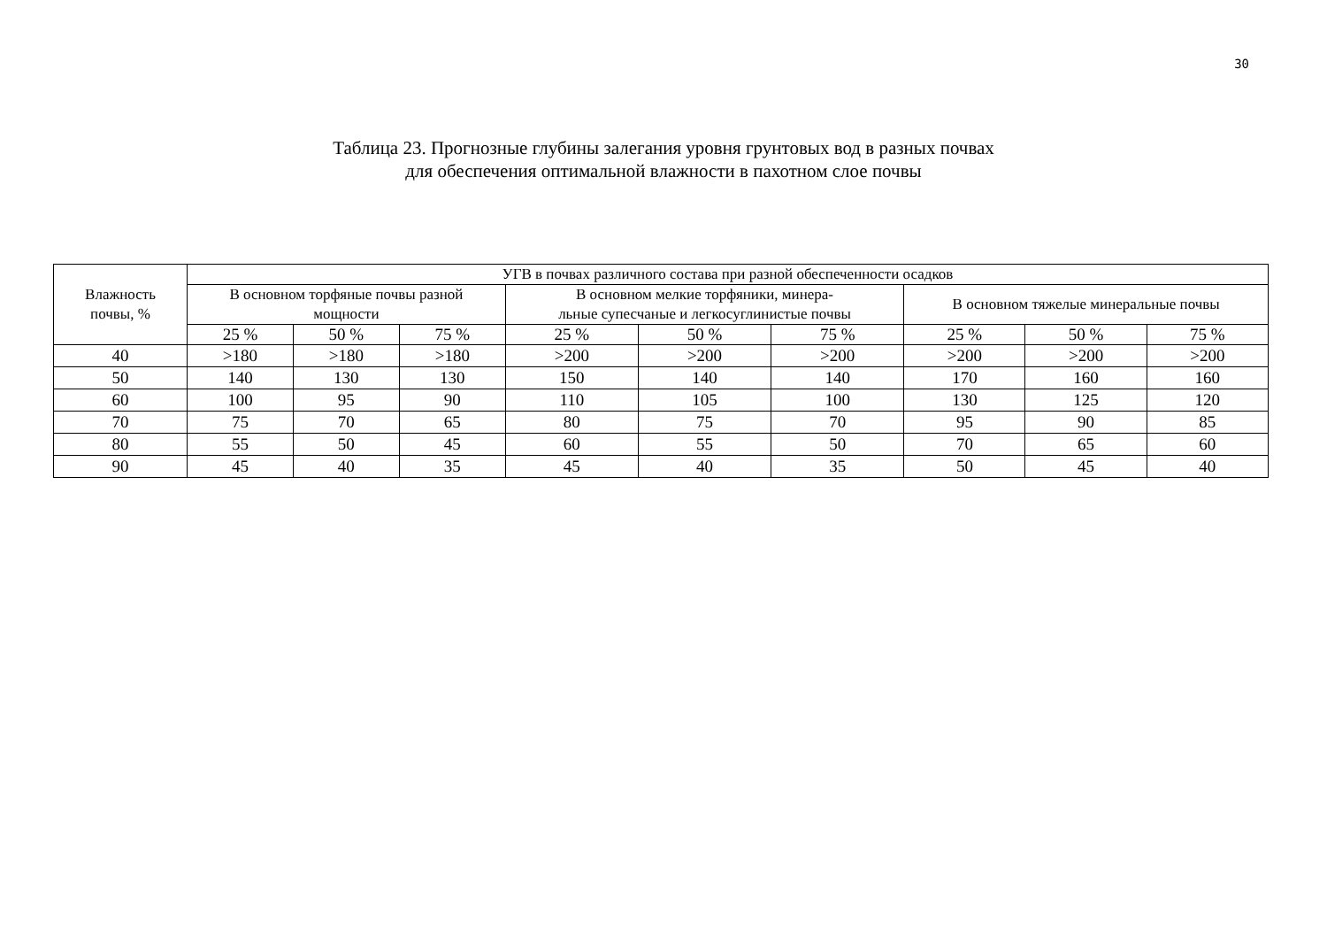30
Таблица 23. Прогнозные глубины залегания уровня грунтовых вод в разных почвах
для обеспечения оптимальной влажности в пахотном слое почвы
| Влажность почвы, % | УГВ в почвах различного состава при разной обеспеченности осадков | | | | | | | | |
| --- | --- | --- | --- | --- | --- | --- | --- | --- | --- |
| | В основном торфяные почвы разной мощности | | | В основном мелкие торфяники, минера- льные супесчаные и легкосуглинистые почвы | | | В основном тяжелые минеральные почвы | | |
| | 25 % | 50 % | 75 % | 25 % | 50 % | 75 % | 25 % | 50 % | 75 % |
| 40 | >180 | >180 | >180 | >200 | >200 | >200 | >200 | >200 | >200 |
| 50 | 140 | 130 | 130 | 150 | 140 | 140 | 170 | 160 | 160 |
| 60 | 100 | 95 | 90 | 110 | 105 | 100 | 130 | 125 | 120 |
| 70 | 75 | 70 | 65 | 80 | 75 | 70 | 95 | 90 | 85 |
| 80 | 55 | 50 | 45 | 60 | 55 | 50 | 70 | 65 | 60 |
| 90 | 45 | 40 | 35 | 45 | 40 | 35 | 50 | 45 | 40 |